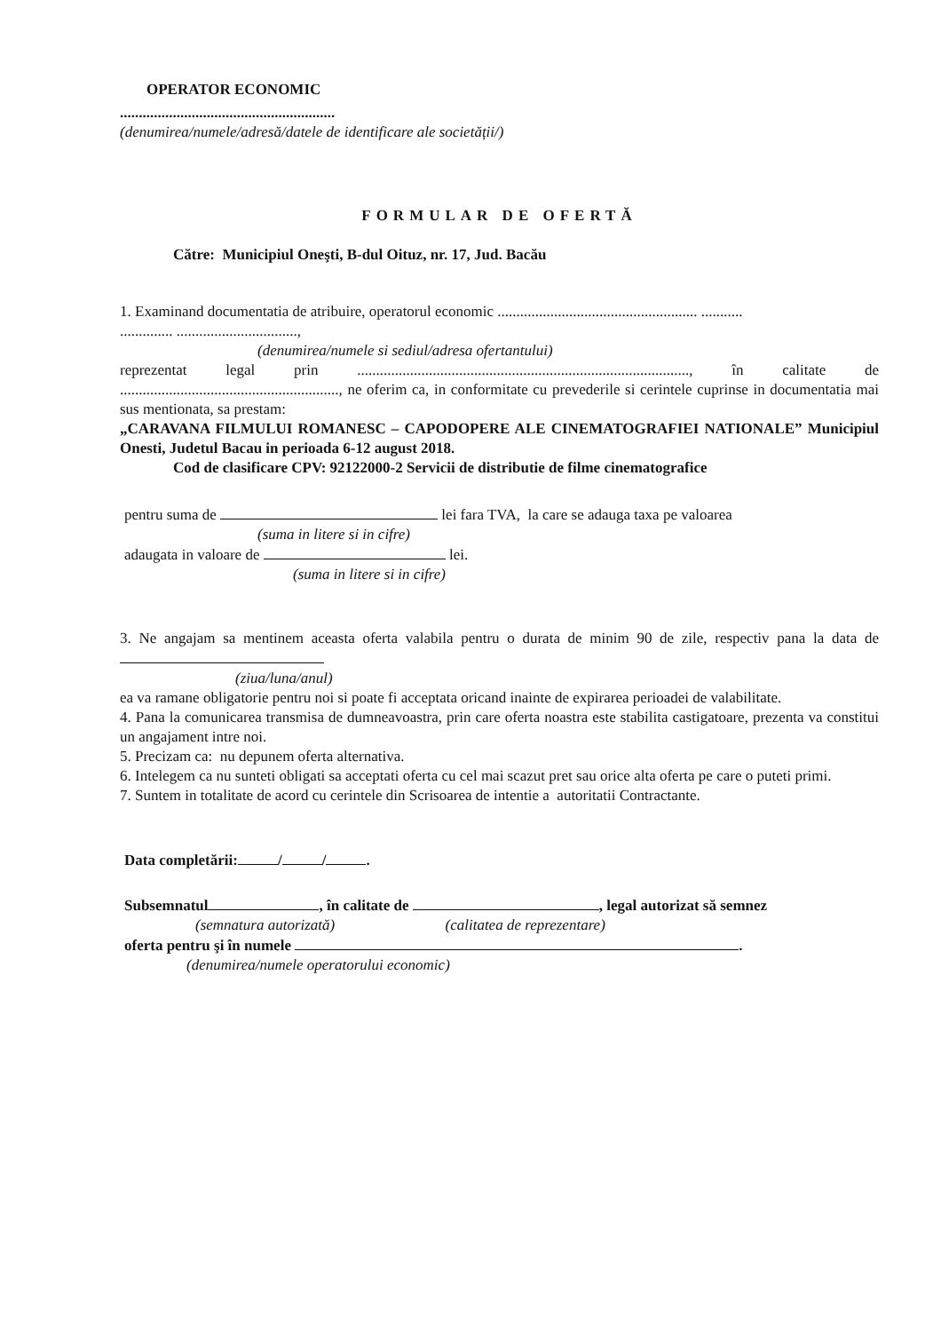OPERATOR ECONOMIC
.........................................................
(denumirea/numele/adresă/datele de identificare ale societății/)
FORMULAR DE OFERTĂ
Către: Municipiul Oneşti, B-dul Oituz, nr. 17, Jud. Bacău
1. Examinand documentatia de atribuire, operatorul economic ..................................................... ...........
.............. ................................,
(denumirea/numele si sediul/adresa ofertantului)
reprezentat legal prin ........................................................................................, în calitate de .........................................................., ne oferim ca, in conformitate cu prevederile si cerintele cuprinse in documentatia mai sus mentionata, sa prestam:
„CARAVANA FILMULUI ROMANESC – CAPODOPERE ALE CINEMATOGRAFIEI NATIONALE” Municipiul Onesti, Judetul Bacau in perioada 6-12 august 2018.
Cod de clasificare CPV: 92122000-2 Servicii de distributie de filme cinematografice
pentru suma de lei fara TVA, la care se adauga taxa pe valoarea
(suma in litere si in cifre)
adaugata in valoare de lei.
(suma in litere si in cifre)
3. Ne angajam sa mentinem aceasta oferta valabila pentru o durata de minim 90 de zile, respectiv pana la data de
(ziua/luna/anul)
ea va ramane obligatorie pentru noi si poate fi acceptata oricand inainte de expirarea perioadei de valabilitate.
4. Pana la comunicarea transmisa de dumneavoastra, prin care oferta noastra este stabilita castigatoare, prezenta va constitui un angajament intre noi.
5. Precizam ca: nu depunem oferta alternativa.
6. Intelegem ca nu sunteti obligati sa acceptati oferta cu cel mai scazut pret sau orice alta oferta pe care o puteti primi.
7. Suntem in totalitate de acord cu cerintele din Scrisoarea de intentie a autoritatii Contractante.
Data completării: / / .
Subsemnatul , în calitate de , legal autorizat să semnez
(semnatura autorizată) (calitatea de reprezentare)
oferta pentru şi în numele .
(denumirea/numele operatorului economic)